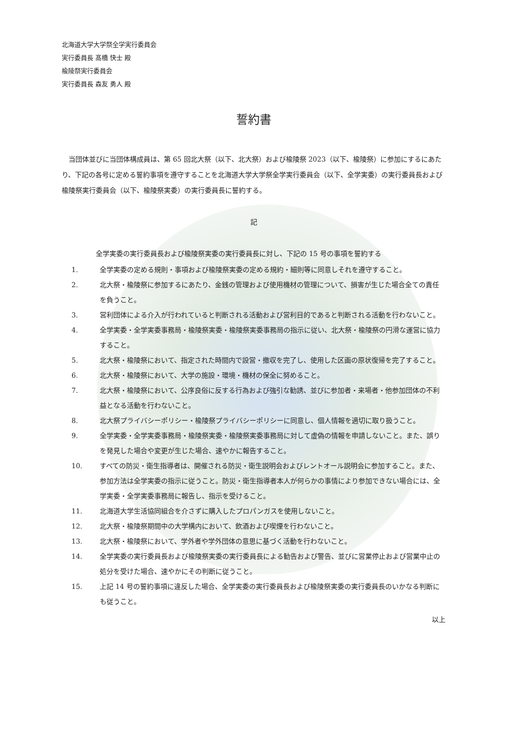北海道大学大学祭全学実行委員会
実行委員長 髙橋 快士 殿
楡陵祭実行委員会
実行委員長 森友 勇人 殿
誓約書
当団体並びに当団体構成員は、第 65 回北大祭（以下、北大祭）および楡陵祭 2023（以下、楡陵祭）に参加にするにあたり、下記の各号に定める誓約事項を遵守することを北海道大学大学祭全学実行委員会（以下、全学実委）の実行委員長および楡陵祭実行委員会（以下、楡陵祭実委）の実行委員長に誓約する。
記
全学実委の実行委員長および楡陵祭実委の実行委員長に対し、下記の 15 号の事項を誓約する
1. 全学実委の定める規則・事項および楡陵祭実委の定める規約・細則等に同意しそれを遵守すること。
2. 北大祭・楡陵祭に参加するにあたり、金銭の管理および使用機材の管理について、損害が生じた場合全ての責任を負うこと。
3. 営利団体による介入が行われていると判断される活動および営利目的であると判断される活動を行わないこと。
4. 全学実委・全学実委事務局・楡陵祭実委・楡陵祭実委事務局の指示に従い、北大祭・楡陵祭の円滑な運営に協力すること。
5. 北大祭・楡陵祭において、指定された時間内で設営・撤収を完了し、使用した区画の原状復帰を完了すること。
6. 北大祭・楡陵祭において、大学の施設・環境・機材の保全に努めること。
7. 北大祭・楡陵祭において、公序良俗に反する行為および強引な勧誘、並びに参加者・来場者・他参加団体の不利益となる活動を行わないこと。
8. 北大祭プライバシーポリシー・楡陵祭プライバシーポリシーに同意し、個人情報を適切に取り扱うこと。
9. 全学実委・全学実委事務局・楡陵祭実委・楡陵祭実委事務局に対して虚偽の情報を申請しないこと。また、誤りを発見した場合や変更が生じた場合、速やかに報告すること。
10. すべての防災・衛生指導者は、開催される防災・衛生説明会およびレントオール説明会に参加すること。また、参加方法は全学実委の指示に従うこと。防災・衛生指導者本人が何らかの事情により参加できない場合には、全学実委・全学実委事務局に報告し、指示を受けること。
11. 北海道大学生活協同組合を介さずに購入したプロパンガスを使用しないこと。
12. 北大祭・楡陵祭期間中の大学構内において、飲酒および喫煙を行わないこと。
13. 北大祭・楡陵祭において、学外者や学外団体の意思に基づく活動を行わないこと。
14. 全学実委の実行委員長および楡陵祭実委の実行委員長による勧告および警告、並びに営業停止および営業中止の処分を受けた場合、速やかにその判断に従うこと。
15. 上記 14 号の誓約事項に違反した場合、全学実委の実行委員長および楡陵祭実委の実行委員長のいかなる判断にも従うこと。
以上